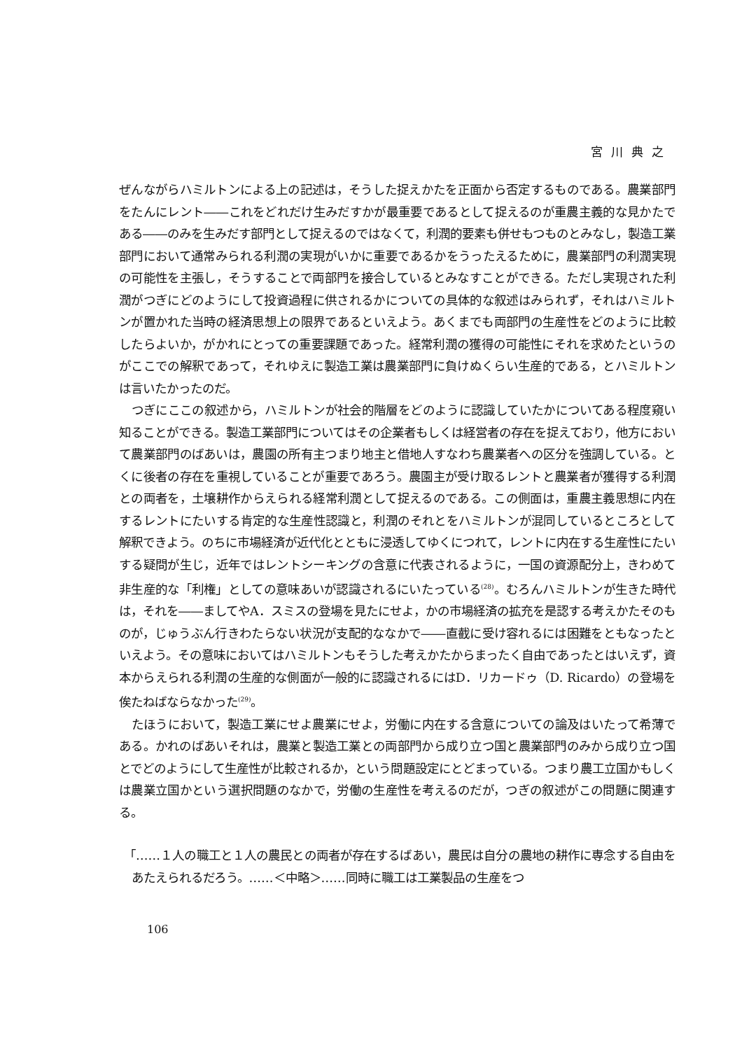宮川典之
ぜんながらハミルトンによる上の記述は，そうした捉えかたを正面から否定するものである。農業部門をたんにレント――これをどれだけ生みだすかが最重要であるとして捉えるのが重農主義的な見かたである――のみを生みだす部門として捉えるのではなくて，利潤的要素も併せもつものとみなし，製造工業部門において通常みられる利潤の実現がいかに重要であるかをうったえるために，農業部門の利潤実現の可能性を主張し，そうすることで両部門を接合しているとみなすことができる。ただし実現された利潤がつぎにどのようにして投資過程に供されるかについての具体的な叙述はみられず，それはハミルトンが置かれた当時の経済思想上の限界であるといえよう。あくまでも両部門の生産性をどのように比較したらよいか，がかれにとっての重要課題であった。経常利潤の獲得の可能性にそれを求めたというのがここでの解釈であって，それゆえに製造工業は農業部門に負けぬくらい生産的である，とハミルトンは言いたかったのだ。
つぎにここの叙述から，ハミルトンが社会的階層をどのように認識していたかについてある程度窺い知ることができる。製造工業部門についてはその企業者もしくは経営者の存在を捉えており，他方において農業部門のばあいは，農園の所有主つまり地主と借地人すなわち農業者への区分を強調している。とくに後者の存在を重視していることが重要であろう。農園主が受け取るレントと農業者が獲得する利潤との両者を，土壌耕作からえられる経常利潤として捉えるのである。この側面は，重農主義思想に内在するレントにたいする肯定的な生産性認識と，利潤のそれとをハミルトンが混同しているところとして解釈できよう。のちに市場経済が近代化とともに浸透してゆくにつれて，レントに内在する生産性にたいする疑問が生じ，近年ではレントシーキングの含意に代表されるように，一国の資源配分上，きわめて非生産的な「利権」としての意味あいが認識されるにいたっている<sup>(28)</sup>。むろんハミルトンが生きた時代は，それを――ましてやA．スミスの登場を見たにせよ，かの市場経済の拡充を是認する考えかたそのものが，じゅうぶん行きわたらない状況が支配的ななかで――直截に受け容れるには困難をともなったといえよう。その意味においてはハミルトンもそうした考えかたからまったく自由であったとはいえず，資本からえられる利潤の生産的な側面が一般的に認識されるにはD．リカードゥ（D. Ricardo）の登場を俟たねばならなかった<sup>(29)</sup>。
たほうにおいて，製造工業にせよ農業にせよ，労働に内在する含意についての論及はいたって希薄である。かれのばあいそれは，農業と製造工業との両部門から成り立つ国と農業部門のみから成り立つ国とでどのようにして生産性が比較されるか，という問題設定にとどまっている。つまり農工立国かもしくは農業立国かという選択問題のなかで，労働の生産性を考えるのだが，つぎの叙述がこの問題に関連する。
「……１人の職工と１人の農民との両者が存在するばあい，農民は自分の農地の耕作に専念する自由をあたえられるだろう。……＜中略＞……同時に職工は工業製品の生産をつ
106